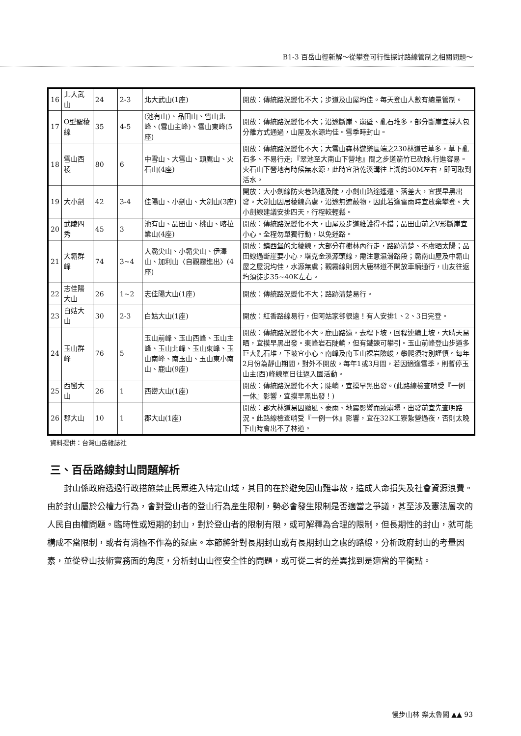B1-3 百岳山徑新解～從攀登可行性探討路線管制之相關問題～
| 16 | 北大武山 | 24 | 2-3 | 北大武山(1座) | 開放：傳統路況變化不大；步道及山屋均佳。每天登山人數有總量管制。 |
| 17 | O型聖稜線 | 35 | 4-5 | (池有山)、品田山、雪山北峰、(雪山主峰)、雪山東峰(5座) | 開放：傳統路況變化不大；沿途斷崖、崩壁、亂石堆多，部分斷崖宜採人包分離方式通過，山屋及水源均佳。雪季時封山。 |
| 18 | 雪山西稜 | 80 | 6 | 中雪山、大雪山、頭鷹山、火石山(4座) | 開放：傳統路況變化不大；大雪山森林遊樂區端之230林道芒草多，草下亂石多、不易行走;『翠池至大南山下營地』間之步道箭竹已砍除,行進容易。火石山下營地有時候無水源，此時宜沿乾溪溝往上溯約50M左右，即可取到活水。 |
| 19 | 大小劍 | 42 | 3-4 | 佳陽山、小劍山、大劍山(3座) | 開放：大小劍線防火巷路遠及陡，小劍山路途遙遠、落差大，宜摸早黑出發。大劍山因居稜線高處，沿途無遮蔽物，因此若逢雷雨時宜放棄攀登。大小劍線建議安排四天，行程較輕鬆。 |
| 20 | 武陵四秀 | 45 | 3 | 池有山、品田山、桃山、喀拉業山(4座) | 開放：傳統路況變化不大，山屋及步道維護得不錯；品田山前之V形斷崖宜小心。全程勿單獨行動，以免迷路。 |
| 21 | 大霸群峰 | 74 | 3~4 | 大霸尖山、小霸尖山、伊澤山、加利山〈自觀霧進出〉(4座) | 開放：鎮西堡的北稜線，大部分在樹林內行走，路跡清楚、不虞晒太陽；品田線過斷崖要小心，塔克金溪源頭線，需注意濕滑路段；霸南山屋及中霸山屋之屋況均佳，水源無虞；觀霧線則因大鹿林道不開放車輛通行，山友往返均須徒步35~40K左右。 |
| 22 | 志佳陽大山 | 26 | 1~2 | 志佳陽大山(1座) | 開放：傳統路況變化不大；路跡清楚易行。 |
| 23 | 白姑大山 | 30 | 2-3 | 白姑大山(1座) | 開放：紅香路線易行，但阿姑家卻很遠！有人安排1、2、3日完登。 |
| 24 | 玉山群峰 | 76 | 5 | 玉山前峰、玉山西峰、玉山主峰、玉山北峰、玉山東峰、玉山南峰、南玉山、玉山東小南山、鹿山(9座) | 開放：傳統路況變化不大。鹿山路遠，去程下坡，回程連續上坡，大晴天易晒，宜摸早黑出發。東峰岩石陡峭，但有鐵鍊可攀引。玉山前峰登山步道多巨大亂石堆，下坡宜小心。南峰及南玉山裸岩險峻，攀爬須特別謹慎。每年2月份為靜山期間，對外不開放。每年1或3月間，若因適逢雪季，則暫停玉山主(西)峰線單日往返入園活動。 |
| 25 | 西巒大山 | 26 | 1 | 西巒大山(1座) | 開放：傳統路況變化不大；陡峭，宜摸早黑出發。(此路線檢查哨受『一例一休』影響，宜摸早黑出發！) |
| 26 | 郡大山 | 10 | 1 | 郡大山(1座) | 開放：郡大林道易因颱風、豪雨、地震影響而致崩塌，出發前宜先查明路況。此路線檢查哨受『一例一休』影響，宜在32K工寮紮營過夜，否則太晚下山時會出不了林道。 |
資料提供：台灣山岳雜誌社
三、百岳路線封山問題解析
封山係政府透過行政措施禁止民眾進入特定山域，其目的在於避免因山難事故，造成人命損失及社會資源浪費。由於封山屬於公權力行為，會對登山者的登山行為產生限制，勢必會發生限制是否適當之爭議，甚至涉及憲法層次的人民自由權問題。臨時性或短期的封山，對於登山者的限制有限，或可解釋為合理的限制，但長期性的封山，就可能構成不當限制，或者有消極不作為的疑慮。本節將針對長期封山或有長期封山之虞的路線，分析政府封山的考量因素，並從登山技術實務面的角度，分析封山山徑安全性的問題，或可從二者的差異找到是適當的平衡點。
慢步山林 樂太魯閣 ▲▲ 93